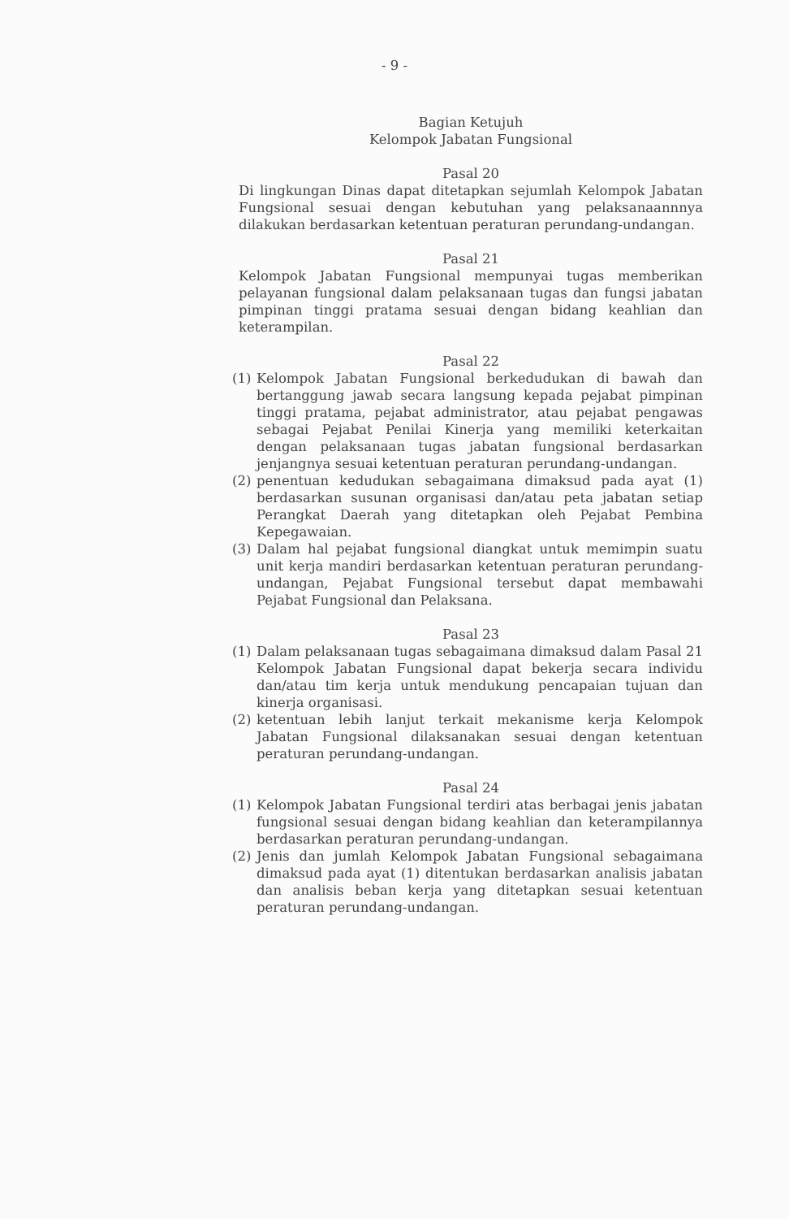- 9 -
Bagian Ketujuh
Kelompok Jabatan Fungsional
Pasal 20
Di lingkungan Dinas dapat ditetapkan sejumlah Kelompok Jabatan Fungsional sesuai dengan kebutuhan yang pelaksanaannnya dilakukan berdasarkan ketentuan peraturan perundang-undangan.
Pasal 21
Kelompok Jabatan Fungsional mempunyai tugas memberikan pelayanan fungsional dalam pelaksanaan tugas dan fungsi jabatan pimpinan tinggi pratama sesuai dengan bidang keahlian dan keterampilan.
Pasal 22
(1) Kelompok Jabatan Fungsional berkedudukan di bawah dan bertanggung jawab secara langsung kepada pejabat pimpinan tinggi pratama, pejabat administrator, atau pejabat pengawas sebagai Pejabat Penilai Kinerja yang memiliki keterkaitan dengan pelaksanaan tugas jabatan fungsional berdasarkan jenjangnya sesuai ketentuan peraturan perundang-undangan.
(2) penentuan kedudukan sebagaimana dimaksud pada ayat (1) berdasarkan susunan organisasi dan/atau peta jabatan setiap Perangkat Daerah yang ditetapkan oleh Pejabat Pembina Kepegawaian.
(3) Dalam hal pejabat fungsional diangkat untuk memimpin suatu unit kerja mandiri berdasarkan ketentuan peraturan perundang-undangan, Pejabat Fungsional tersebut dapat membawahi Pejabat Fungsional dan Pelaksana.
Pasal 23
(1) Dalam pelaksanaan tugas sebagaimana dimaksud dalam Pasal 21 Kelompok Jabatan Fungsional dapat bekerja secara individu dan/atau tim kerja untuk mendukung pencapaian tujuan dan kinerja organisasi.
(2) ketentuan lebih lanjut terkait mekanisme kerja Kelompok Jabatan Fungsional dilaksanakan sesuai dengan ketentuan peraturan perundang-undangan.
Pasal 24
(1) Kelompok Jabatan Fungsional terdiri atas berbagai jenis jabatan fungsional sesuai dengan bidang keahlian dan keterampilannya berdasarkan peraturan perundang-undangan.
(2) Jenis dan jumlah Kelompok Jabatan Fungsional sebagaimana dimaksud pada ayat (1) ditentukan berdasarkan analisis jabatan dan analisis beban kerja yang ditetapkan sesuai ketentuan peraturan perundang-undangan.